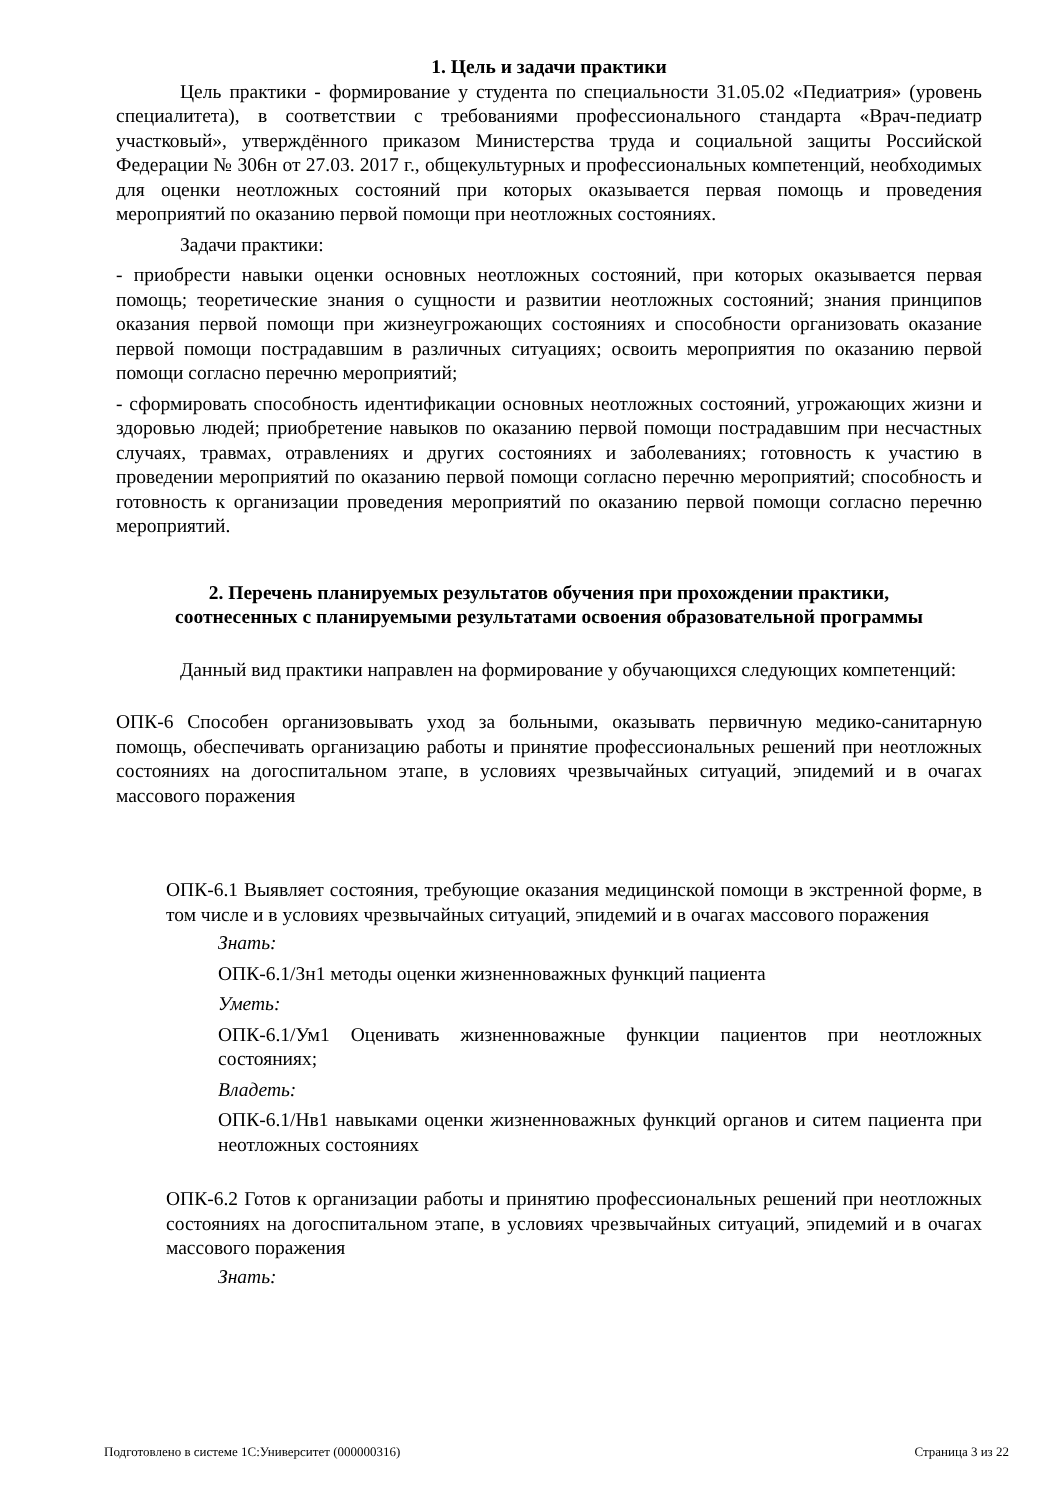1. Цель и задачи практики
Цель практики - формирование у студента по специальности 31.05.02 «Педиатрия» (уровень специалитета), в соответствии с требованиями профессионального стандарта «Врач-педиатр участковый», утверждённого приказом Министерства труда и социальной защиты Российской Федерации № 306н от 27.03. 2017 г., общекультурных и профессиональных компетенций, необходимых для оценки неотложных состояний при которых оказывается первая помощь и проведения мероприятий по оказанию первой помощи при неотложных состояниях.
Задачи практики:
- приобрести навыки оценки основных неотложных состояний, при которых оказывается первая помощь; теоретические знания о сущности и развитии неотложных состояний; знания принципов оказания первой помощи при жизнеугрожающих состояниях и способности организовать оказание первой помощи пострадавшим в различных ситуациях; освоить мероприятия по оказанию первой помощи согласно перечню мероприятий;
- сформировать способность идентификации основных неотложных состояний, угрожающих жизни и здоровью людей; приобретение навыков по оказанию первой помощи пострадавшим при несчастных случаях, травмах, отравлениях и других состояниях и заболеваниях; готовность к участию в проведении мероприятий по оказанию первой помощи согласно перечню мероприятий; способность и готовность к организации проведения мероприятий по оказанию первой помощи согласно перечню мероприятий.
2. Перечень планируемых результатов обучения при прохождении практики,
соотнесенных с планируемыми результатами освоения образовательной программы
Данный вид практики направлен на формирование у обучающихся следующих компетенций:
ОПК-6 Способен организовывать уход за больными, оказывать первичную медико-санитарную помощь, обеспечивать организацию работы и принятие профессиональных решений при неотложных состояниях на догоспитальном этапе, в условиях чрезвычайных ситуаций, эпидемий и в очагах массового поражения
ОПК-6.1 Выявляет состояния, требующие оказания медицинской помощи в экстренной форме, в том числе и в условиях чрезвычайных ситуаций, эпидемий и в очагах массового поражения
Знать:
ОПК-6.1/Зн1 методы оценки жизненноважных функций пациента
Уметь:
ОПК-6.1/Ум1 Оценивать жизненноважные функции пациентов при неотложных состояниях;
Владеть:
ОПК-6.1/Нв1 навыками оценки жизненноважных функций органов и ситем пациента при неотложных состояниях
ОПК-6.2 Готов к организации работы и принятию профессиональных решений при неотложных состояниях на догоспитальном этапе, в условиях чрезвычайных ситуаций, эпидемий и в очагах массового поражения
Знать:
Подготовлено в системе 1С:Университет (000000316) Страница 3 из 22